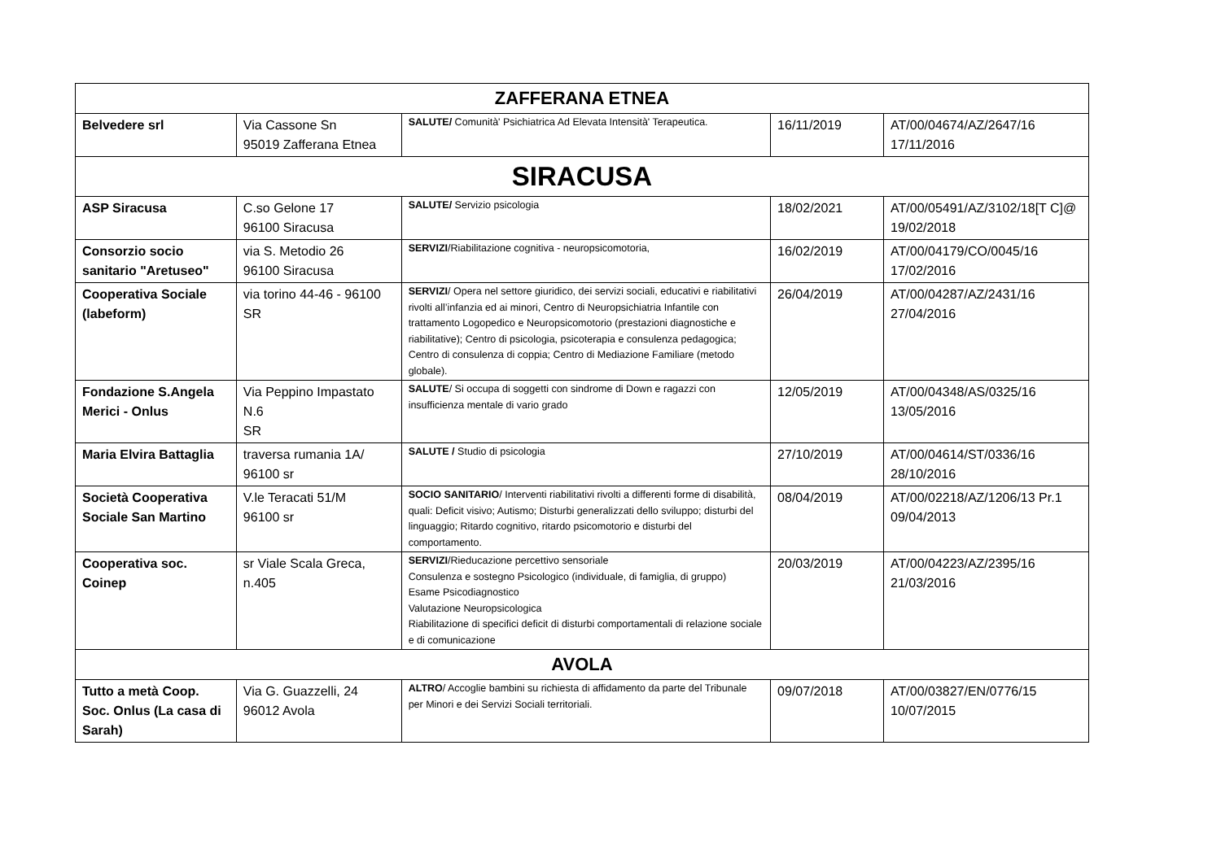| ZAFFERANA ETNEA | | | | |
| Belvedere srl | Via Cassone Sn 95019 Zafferana Etnea | SALUTE/ Comunità' Psichiatrica Ad Elevata Intensità' Terapeutica. | 16/11/2019 | AT/00/04674/AZ/2647/16 17/11/2016 |
| SIRACUSA | | | | |
| ASP Siracusa | C.so Gelone 17 96100 Siracusa | SALUTE/ Servizio psicologia | 18/02/2021 | AT/00/05491/AZ/3102/18[T C]@ 19/02/2018 |
| Consorzio socio sanitario "Aretuseo" | via S. Metodio 26 96100 Siracusa | SERVIZI /Riabilitazione cognitiva - neuropsicomotoria, | 16/02/2019 | AT/00/04179/CO/0045/16 17/02/2016 |
| Cooperativa Sociale (labeform) | via torino 44-46 - 96100 SR | SERVIZI / Opera nel settore giuridico, dei servizi sociali, educativi e riabilitativi rivolti all’infanzia ed ai minori, Centro di Neuropsichiatria Infantile con trattamento Logopedico e Neuropsicomotorio (prestazioni diagnostiche e riabilitative); Centro di psicologia, psicoterapia e consulenza pedagogica; Centro di consulenza di coppia; Centro di Mediazione Familiare (metodo globale). | 26/04/2019 | AT/00/04287/AZ/2431/16 27/04/2016 |
| Fondazione S.Angela Merici - Onlus | Via Peppino Impastato N.6 SR | SALUTE / Si occupa di soggetti con sindrome di Down e ragazzi con insufficienza mentale di vario grado | 12/05/2019 | AT/00/04348/AS/0325/16 13/05/2016 |
| Maria Elvira Battaglia | traversa rumania 1A/ 96100 sr | SALUTE / Studio di psicologia | 27/10/2019 | AT/00/04614/ST/0336/16 28/10/2016 |
| Società Cooperativa Sociale San Martino | V.le Teracati 51/M 96100 sr | SOCIO SANITARIO / Interventi riabilitativi rivolti a differenti forme di disabilità, quali: Deficit visivo; Autismo; Disturbi generalizzati dello sviluppo; disturbi del linguaggio; Ritardo cognitivo, ritardo psicomotorio e disturbi del comportamento. | 08/04/2019 | AT/00/02218/AZ/1206/13 Pr.1 09/04/2013 |
| Cooperativa soc. Coinep | sr Viale Scala Greca, n.405 | SERVIZI /Rieducazione percettivo sensoriale Consulenza e sostegno Psicologico (individuale, di famiglia, di gruppo) Esame Psicodiagnostico Valutazione Neuropsicologica Riabilitazione di specifici deficit di disturbi comportamentali di relazione sociale e di comunicazione | 20/03/2019 | AT/00/04223/AZ/2395/16 21/03/2016 |
| AVOLA | | | | |
| Tutto a metà Coop. Soc. Onlus (La casa di Sarah) | Via G. Guazzelli, 24 96012 Avola | ALTRO / Accoglie bambini su richiesta di affidamento da parte del Tribunale per Minori e dei Servizi Sociali territoriali. | 09/07/2018 | AT/00/03827/EN/0776/15 10/07/2015 |